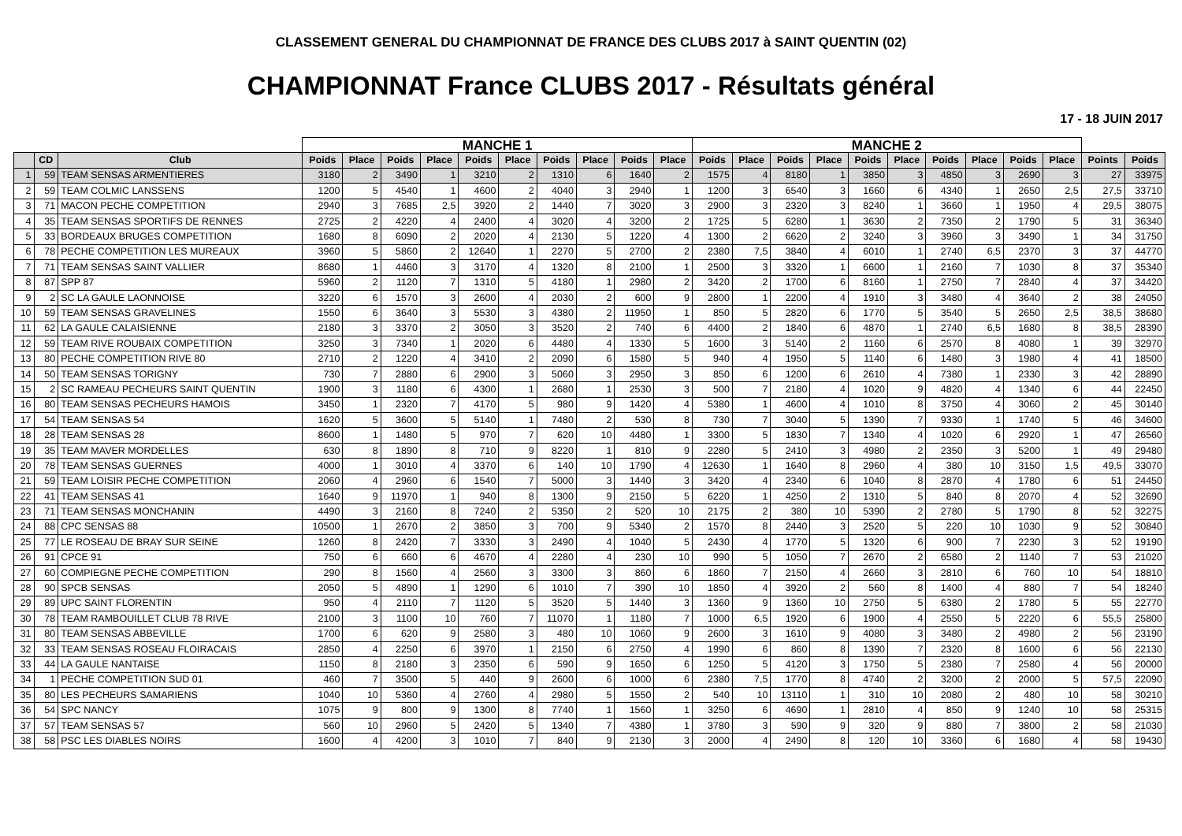CLASSEMENT GENERAL DU CHAMPIONNAT DE FRANCE DES CLUBS 2017 à SAINT QUENTIN (02)
CHAMPIONNAT France CLUBS 2017 - Résultats général
17 - 18 JUIN 2017
| | | | MANCHE 1 | | | | | | | | | | MANCHE 2 | | | | | | | | | | | |
| --- | --- | --- | --- | --- | --- | --- | --- | --- | --- | --- | --- | --- | --- | --- | --- | --- | --- | --- | --- | --- | --- | --- | --- | --- |
| | CD | Club | Poids | Place | Poids | Place | Poids | Place | Poids | Place | Poids | Place | Poids | Place | Poids | Place | Poids | Place | Poids | Place | Poids | Place | Points | Poids |
| 1 | 59 | TEAM SENSAS ARMENTIERES | 3180 | 2 | 3490 | 1 | 3210 | 2 | 1310 | 6 | 1640 | 2 | 1575 | 4 | 8180 | 1 | 3850 | 3 | 4850 | 3 | 2690 | 3 | 27 | 33975 |
| 2 | 59 | TEAM COLMIC LANSSENS | 1200 | 5 | 4540 | 1 | 4600 | 2 | 4040 | 3 | 2940 | 1 | 1200 | 3 | 6540 | 3 | 1660 | 6 | 4340 | 1 | 2650 | 2,5 | 27,5 | 33710 |
| 3 | 71 | MACON PECHE COMPETITION | 2940 | 3 | 7685 | 2,5 | 3920 | 2 | 1440 | 7 | 3020 | 3 | 2900 | 3 | 2320 | 3 | 8240 | 1 | 3660 | 1 | 1950 | 4 | 29,5 | 38075 |
| 4 | 35 | TEAM SENSAS SPORTIFS DE RENNES | 2725 | 2 | 4220 | 4 | 2400 | 4 | 3020 | 4 | 3200 | 2 | 1725 | 5 | 6280 | 1 | 3630 | 2 | 7350 | 2 | 1790 | 5 | 31 | 36340 |
| 5 | 33 | BORDEAUX BRUGES COMPETITION | 1680 | 8 | 6090 | 2 | 2020 | 4 | 2130 | 5 | 1220 | 4 | 1300 | 2 | 6620 | 2 | 3240 | 3 | 3960 | 3 | 3490 | 1 | 34 | 31750 |
| 6 | 78 | PECHE COMPETITION LES MUREAUX | 3960 | 5 | 5860 | 2 | 12640 | 1 | 2270 | 5 | 2700 | 2 | 2380 | 7,5 | 3840 | 4 | 6010 | 1 | 2740 | 6,5 | 2370 | 3 | 37 | 44770 |
| 7 | 71 | TEAM SENSAS SAINT VALLIER | 8680 | 1 | 4460 | 3 | 3170 | 4 | 1320 | 8 | 2100 | 1 | 2500 | 3 | 3320 | 1 | 6600 | 1 | 2160 | 7 | 1030 | 8 | 37 | 35340 |
| 8 | 87 | SPP 87 | 5960 | 2 | 1120 | 7 | 1310 | 5 | 4180 | 1 | 2980 | 2 | 3420 | 2 | 1700 | 6 | 8160 | 1 | 2750 | 7 | 2840 | 4 | 37 | 34420 |
| 9 | 2 | SC LA GAULE LAONNOISE | 3220 | 6 | 1570 | 3 | 2600 | 4 | 2030 | 2 | 600 | 9 | 2800 | 1 | 2200 | 4 | 1910 | 3 | 3480 | 4 | 3640 | 2 | 38 | 24050 |
| 10 | 59 | TEAM SENSAS GRAVELINES | 1550 | 6 | 3640 | 3 | 5530 | 3 | 4380 | 2 | 11950 | 1 | 850 | 5 | 2820 | 6 | 1770 | 5 | 3540 | 5 | 2650 | 2,5 | 38,5 | 38680 |
| 11 | 62 | LA GAULE CALAISIENNE | 2180 | 3 | 3370 | 2 | 3050 | 3 | 3520 | 2 | 740 | 6 | 4400 | 2 | 1840 | 6 | 4870 | 1 | 2740 | 6,5 | 1680 | 8 | 38,5 | 28390 |
| 12 | 59 | TEAM RIVE ROUBAIX COMPETITION | 3250 | 3 | 7340 | 1 | 2020 | 6 | 4480 | 4 | 1330 | 5 | 1600 | 3 | 5140 | 2 | 1160 | 6 | 2570 | 8 | 4080 | 1 | 39 | 32970 |
| 13 | 80 | PECHE COMPETITION RIVE 80 | 2710 | 2 | 1220 | 4 | 3410 | 2 | 2090 | 6 | 1580 | 5 | 940 | 4 | 1950 | 5 | 1140 | 6 | 1480 | 3 | 1980 | 4 | 41 | 18500 |
| 14 | 50 | TEAM SENSAS TORIGNY | 730 | 7 | 2880 | 6 | 2900 | 3 | 5060 | 3 | 2950 | 3 | 850 | 6 | 1200 | 6 | 2610 | 4 | 7380 | 1 | 2330 | 3 | 42 | 28890 |
| 15 | 2 | SC RAMEAU PECHEURS SAINT QUENTIN | 1900 | 3 | 1180 | 6 | 4300 | 1 | 2680 | 1 | 2530 | 3 | 500 | 7 | 2180 | 4 | 1020 | 9 | 4820 | 4 | 1340 | 6 | 44 | 22450 |
| 16 | 80 | TEAM SENSAS PECHEURS HAMOIS | 3450 | 1 | 2320 | 7 | 4170 | 5 | 980 | 9 | 1420 | 4 | 5380 | 1 | 4600 | 4 | 1010 | 8 | 3750 | 4 | 3060 | 2 | 45 | 30140 |
| 17 | 54 | TEAM SENSAS 54 | 1620 | 5 | 3600 | 5 | 5140 | 1 | 7480 | 2 | 530 | 8 | 730 | 7 | 3040 | 5 | 1390 | 7 | 9330 | 1 | 1740 | 5 | 46 | 34600 |
| 18 | 28 | TEAM SENSAS 28 | 8600 | 1 | 1480 | 5 | 970 | 7 | 620 | 10 | 4480 | 1 | 3300 | 5 | 1830 | 7 | 1340 | 4 | 1020 | 6 | 2920 | 1 | 47 | 26560 |
| 19 | 35 | TEAM MAVER MORDELLES | 630 | 8 | 1890 | 8 | 710 | 9 | 8220 | 1 | 810 | 9 | 2280 | 5 | 2410 | 3 | 4980 | 2 | 2350 | 3 | 5200 | 1 | 49 | 29480 |
| 20 | 78 | TEAM SENSAS GUERNES | 4000 | 1 | 3010 | 4 | 3370 | 6 | 140 | 10 | 1790 | 4 | 12630 | 1 | 1640 | 8 | 2960 | 4 | 380 | 10 | 3150 | 1,5 | 49,5 | 33070 |
| 21 | 59 | TEAM LOISIR PECHE COMPETITION | 2060 | 4 | 2960 | 6 | 1540 | 7 | 5000 | 3 | 1440 | 3 | 3420 | 4 | 2340 | 6 | 1040 | 8 | 2870 | 4 | 1780 | 6 | 51 | 24450 |
| 22 | 41 | TEAM SENSAS 41 | 1640 | 9 | 11970 | 1 | 940 | 8 | 1300 | 9 | 2150 | 5 | 6220 | 1 | 4250 | 2 | 1310 | 5 | 840 | 8 | 2070 | 4 | 52 | 32690 |
| 23 | 71 | TEAM SENSAS MONCHANIN | 4490 | 3 | 2160 | 8 | 7240 | 2 | 5350 | 2 | 520 | 10 | 2175 | 2 | 380 | 10 | 5390 | 2 | 2780 | 5 | 1790 | 8 | 52 | 32275 |
| 24 | 88 | CPC SENSAS 88 | 10500 | 1 | 2670 | 2 | 3850 | 3 | 700 | 9 | 5340 | 2 | 1570 | 8 | 2440 | 3 | 2520 | 5 | 220 | 10 | 1030 | 9 | 52 | 30840 |
| 25 | 77 | LE ROSEAU DE BRAY SUR SEINE | 1260 | 8 | 2420 | 7 | 3330 | 3 | 2490 | 4 | 1040 | 5 | 2430 | 4 | 1770 | 5 | 1320 | 6 | 900 | 7 | 2230 | 3 | 52 | 19190 |
| 26 | 91 | CPCE 91 | 750 | 6 | 660 | 6 | 4670 | 4 | 2280 | 4 | 230 | 10 | 990 | 5 | 1050 | 7 | 2670 | 2 | 6580 | 2 | 1140 | 7 | 53 | 21020 |
| 27 | 60 | COMPIEGNE PECHE COMPETITION | 290 | 8 | 1560 | 4 | 2560 | 3 | 3300 | 3 | 860 | 6 | 1860 | 7 | 2150 | 4 | 2660 | 3 | 2810 | 6 | 760 | 10 | 54 | 18810 |
| 28 | 90 | SPCB SENSAS | 2050 | 5 | 4890 | 1 | 1290 | 6 | 1010 | 7 | 390 | 10 | 1850 | 4 | 3920 | 2 | 560 | 8 | 1400 | 4 | 880 | 7 | 54 | 18240 |
| 29 | 89 | UPC SAINT FLORENTIN | 950 | 4 | 2110 | 7 | 1120 | 5 | 3520 | 5 | 1440 | 3 | 1360 | 9 | 1360 | 10 | 2750 | 5 | 6380 | 2 | 1780 | 5 | 55 | 22770 |
| 30 | 78 | TEAM RAMBOUILLET CLUB 78 RIVE | 2100 | 3 | 1100 | 10 | 760 | 7 | 11070 | 1 | 1180 | 7 | 1000 | 6,5 | 1920 | 6 | 1900 | 4 | 2550 | 5 | 2220 | 6 | 55,5 | 25800 |
| 31 | 80 | TEAM SENSAS ABBEVILLE | 1700 | 6 | 620 | 9 | 2580 | 3 | 480 | 10 | 1060 | 9 | 2600 | 3 | 1610 | 9 | 4080 | 3 | 3480 | 2 | 4980 | 2 | 56 | 23190 |
| 32 | 33 | TEAM SENSAS ROSEAU FLOIRACAIS | 2850 | 4 | 2250 | 6 | 3970 | 1 | 2150 | 6 | 2750 | 4 | 1990 | 6 | 860 | 8 | 1390 | 7 | 2320 | 8 | 1600 | 6 | 56 | 22130 |
| 33 | 44 | LA GAULE NANTAISE | 1150 | 8 | 2180 | 3 | 2350 | 6 | 590 | 9 | 1650 | 6 | 1250 | 5 | 4120 | 3 | 1750 | 5 | 2380 | 7 | 2580 | 4 | 56 | 20000 |
| 34 | 1 | PECHE COMPETITION SUD 01 | 460 | 7 | 3500 | 5 | 440 | 9 | 2600 | 6 | 1000 | 6 | 2380 | 7,5 | 1770 | 8 | 4740 | 2 | 3200 | 2 | 2000 | 5 | 57,5 | 22090 |
| 35 | 80 | LES PECHEURS SAMARIENS | 1040 | 10 | 5360 | 4 | 2760 | 4 | 2980 | 5 | 1550 | 2 | 540 | 10 | 13110 | 1 | 310 | 10 | 2080 | 2 | 480 | 10 | 58 | 30210 |
| 36 | 54 | SPC NANCY | 1075 | 9 | 800 | 9 | 1300 | 8 | 7740 | 1 | 1560 | 1 | 3250 | 6 | 4690 | 1 | 2810 | 4 | 850 | 9 | 1240 | 10 | 58 | 25315 |
| 37 | 57 | TEAM SENSAS 57 | 560 | 10 | 2960 | 5 | 2420 | 5 | 1340 | 7 | 4380 | 1 | 3780 | 3 | 590 | 9 | 320 | 9 | 880 | 7 | 3800 | 2 | 58 | 21030 |
| 38 | 58 | PSC LES DIABLES NOIRS | 1600 | 4 | 4200 | 3 | 1010 | 7 | 840 | 9 | 2130 | 3 | 2000 | 4 | 2490 | 8 | 120 | 10 | 3360 | 6 | 1680 | 4 | 58 | 19430 |